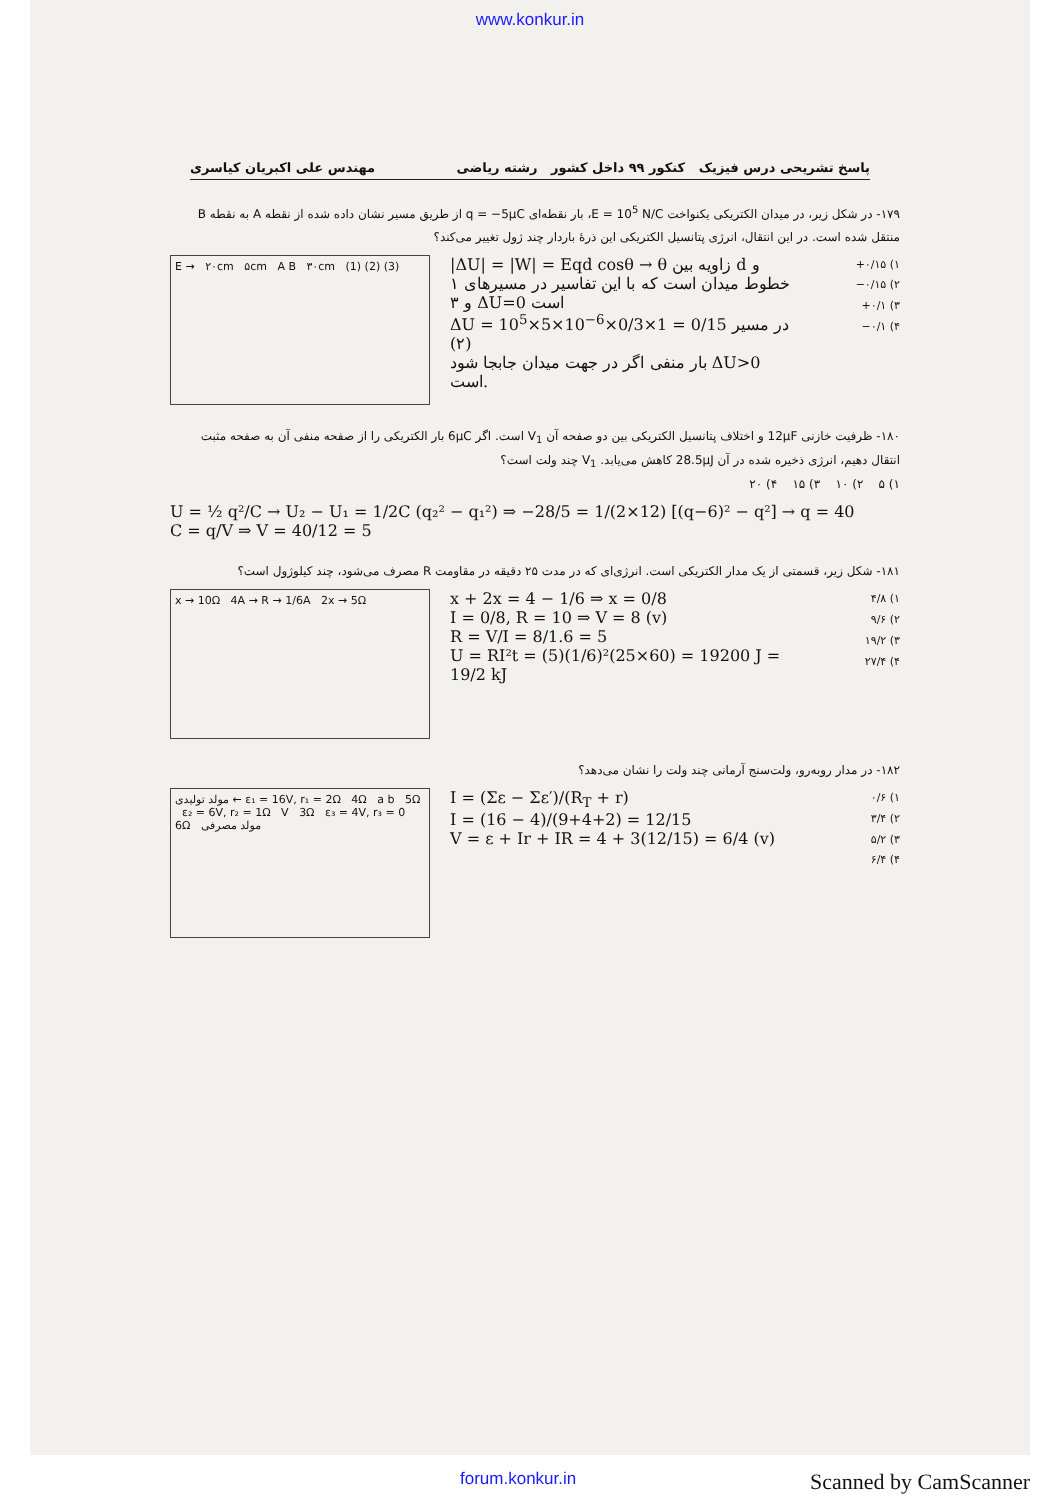www.konkur.in
پاسخ تشریحی درس فیزیک کنکور ۹۹ داخل کشور رشته ریاضی مهندس علی اکبریان کیاسری
۱۷۹- در شکل زیر، در میدان الکتریکی یکنواخت E = 10<sup>5</sup> N/C، بار نقطه‌ای q = −5μC از طریق مسیر نشان داده شده از نقطه A به نقطه B منتقل شده است. در این انتقال، انرژی پتانسیل الکتریکی این ذرهٔ باردار چند ژول تغییر می‌کند؟
E → ۲۰cm ۵cm A B ۳۰cm (1) (2) (3)
|ΔU| = |W| = Eqd cosθ → θ زاویه بین d و خطوط میدان است که با این تفاسیر در مسیرهای ۱ و ۳ ΔU=0 است
ΔU = 10<sup>5</sup>×5×10<sup>−6</sup>×0/3×1 = 0/15 در مسیر (۲)
بار منفی اگر در جهت میدان جابجا شود ΔU>0 است.
۱) ۰/۱۵+
۲) ۰/۱۵−
۳) ۰/۱+
۴) ۰/۱−
۱۸۰- ظرفیت خازنی 12μF و اختلاف پتانسیل الکتریکی بین دو صفحه آن V<sub>1</sub> است. اگر 6μC بار الکتریکی را از صفحه منفی آن به صفحه مثبت انتقال دهیم، انرژی ذخیره شده در آن 28.5μJ کاهش می‌یابد. V<sub>1</sub> چند ولت است؟
۱) ۵ ۲) ۱۰ ۳) ۱۵ ۴) ۲۰
U = ½ q²/C → U₂ − U₁ = 1/2C (q₂² − q₁²) ⇒ −28/5 = 1/(2×12) [(q−6)² − q²] → q = 40
C = q/V ⇒ V = 40/12 = 5
۱۸۱- شکل زیر، قسمتی از یک مدار الکتریکی است. انرژی‌ای که در مدت ۲۵ دقیقه در مقاومت R مصرف می‌شود، چند کیلوژول است؟
x → 10Ω 4A → R → 1/6A 2x → 5Ω
x + 2x = 4 − 1/6 ⇒ x = 0/8
I = 0/8, R = 10 ⇒ V = 8 (v)
R = V/I = 8/1.6 = 5
U = RI²t = (5)(1/6)²(25×60) = 19200 J = 19/2 kJ
۱) ۴/۸
۲) ۹/۶
۳) ۱۹/۲
۴) ۲۷/۴
۱۸۲- در مدار روبه‌رو، ولت‌سنج آرمانی چند ولت را نشان می‌دهد؟
مولد تولیدی ← ε₁ = 16V, r₁ = 2Ω 4Ω a b 5Ω ε₂ = 6V, r₂ = 1Ω V 3Ω ε₃ = 4V, r₃ = 0 6Ω مولد مصرفی
I = (Σε − Σε′)/(R<sub>T</sub> + r)
I = (16 − 4)/(9+4+2) = 12/15
V = ε + Ir + IR = 4 + 3(12/15) = 6/4 (v)
۱) ۰/۶
۲) ۳/۴
۳) ۵/۲
۴) ۶/۴
forum.konkur.in Scanned by CamScanner